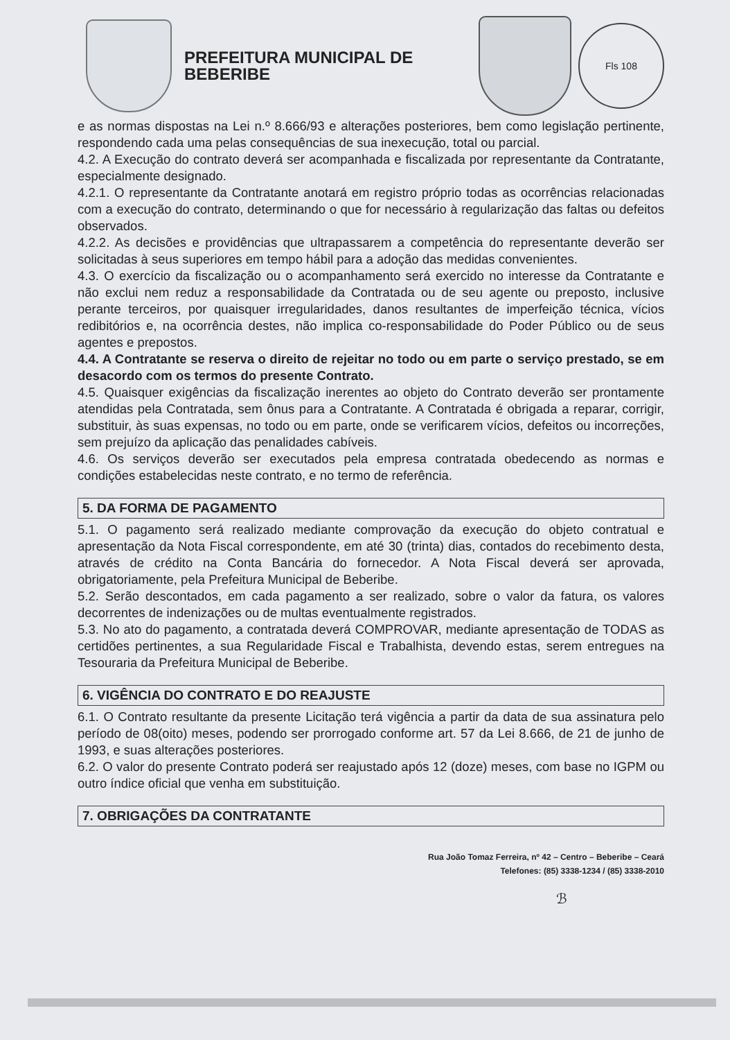PREFEITURA MUNICIPAL DE BEBERIBE
Fls 108
e as normas dispostas na Lei n.º 8.666/93 e alterações posteriores, bem como legislação pertinente, respondendo cada uma pelas consequências de sua inexecução, total ou parcial.
4.2. A Execução do contrato deverá ser acompanhada e fiscalizada por representante da Contratante, especialmente designado.
4.2.1. O representante da Contratante anotará em registro próprio todas as ocorrências relacionadas com a execução do contrato, determinando o que for necessário à regularização das faltas ou defeitos observados.
4.2.2. As decisões e providências que ultrapassarem a competência do representante deverão ser solicitadas à seus superiores em tempo hábil para a adoção das medidas convenientes.
4.3. O exercício da fiscalização ou o acompanhamento será exercido no interesse da Contratante e não exclui nem reduz a responsabilidade da Contratada ou de seu agente ou preposto, inclusive perante terceiros, por quaisquer irregularidades, danos resultantes de imperfeição técnica, vícios redibitórios e, na ocorrência destes, não implica co-responsabilidade do Poder Público ou de seus agentes e prepostos.
4.4. A Contratante se reserva o direito de rejeitar no todo ou em parte o serviço prestado, se em desacordo com os termos do presente Contrato.
4.5. Quaisquer exigências da fiscalização inerentes ao objeto do Contrato deverão ser prontamente atendidas pela Contratada, sem ônus para a Contratante. A Contratada é obrigada a reparar, corrigir, substituir, às suas expensas, no todo ou em parte, onde se verificarem vícios, defeitos ou incorreções, sem prejuízo da aplicação das penalidades cabíveis.
4.6. Os serviços deverão ser executados pela empresa contratada obedecendo as normas e condições estabelecidas neste contrato, e no termo de referência.
5. DA FORMA DE PAGAMENTO
5.1. O pagamento será realizado mediante comprovação da execução do objeto contratual e apresentação da Nota Fiscal correspondente, em até 30 (trinta) dias, contados do recebimento desta, através de crédito na Conta Bancária do fornecedor. A Nota Fiscal deverá ser aprovada, obrigatoriamente, pela Prefeitura Municipal de Beberibe.
5.2. Serão descontados, em cada pagamento a ser realizado, sobre o valor da fatura, os valores decorrentes de indenizações ou de multas eventualmente registrados.
5.3. No ato do pagamento, a contratada deverá COMPROVAR, mediante apresentação de TODAS as certidões pertinentes, a sua Regularidade Fiscal e Trabalhista, devendo estas, serem entregues na Tesouraria da Prefeitura Municipal de Beberibe.
6. VIGÊNCIA DO CONTRATO E DO REAJUSTE
6.1. O Contrato resultante da presente Licitação terá vigência a partir da data de sua assinatura pelo período de 08(oito) meses, podendo ser prorrogado conforme art. 57 da Lei 8.666, de 21 de junho de 1993, e suas alterações posteriores.
6.2. O valor do presente Contrato poderá ser reajustado após 12 (doze) meses, com base no IGPM ou outro índice oficial que venha em substituição.
7. OBRIGAÇÕES DA CONTRATANTE
Rua João Tomaz Ferreira, nº 42 – Centro – Beberibe – Ceará
Telefones: (85) 3338-1234 / (85) 3338-2010
ℬ